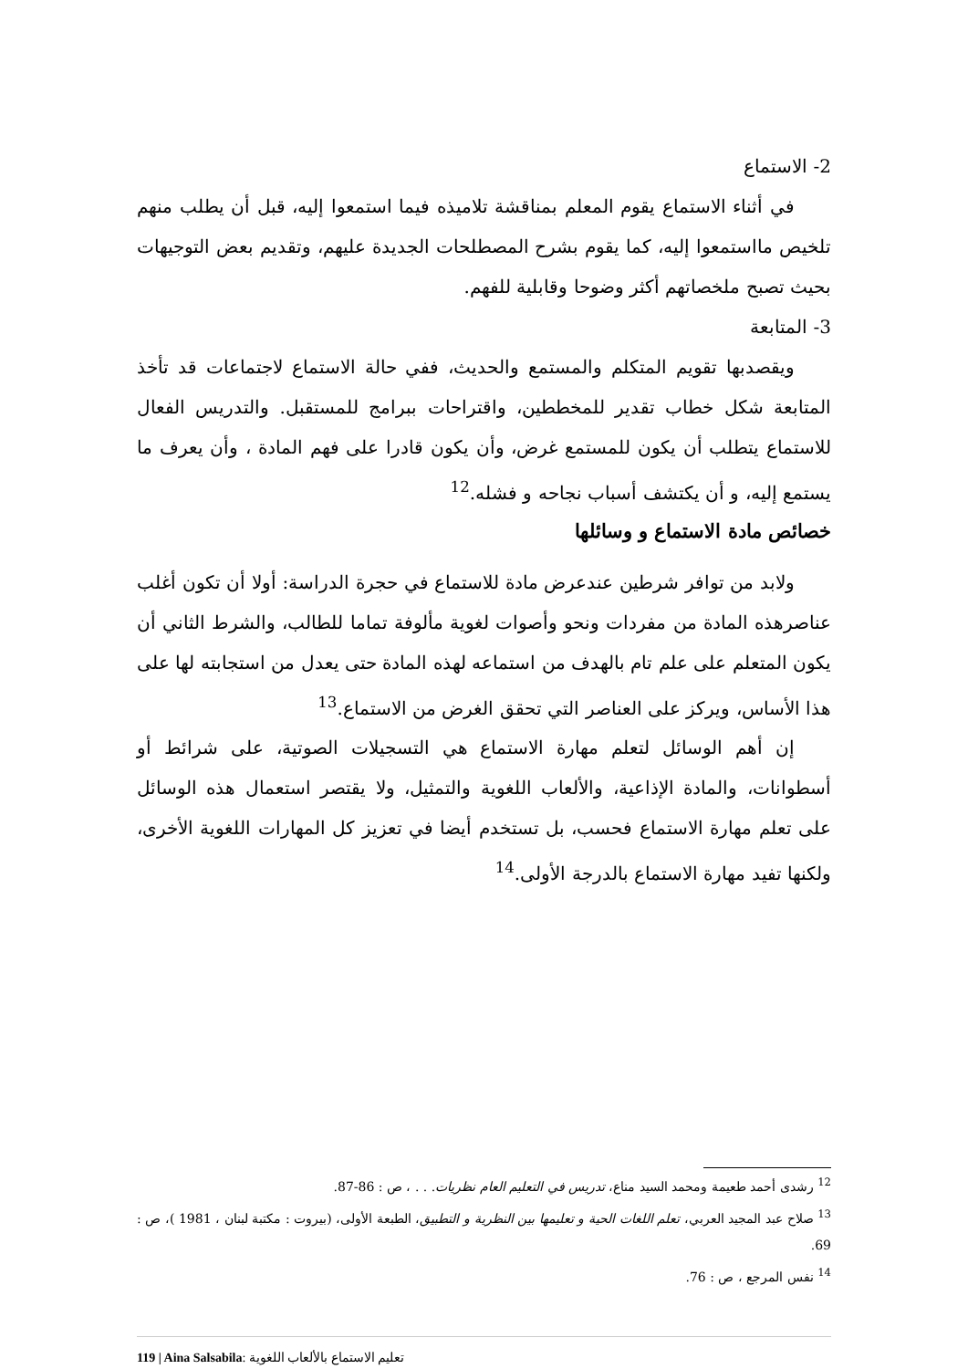2- الاستماع
في أثناء الاستماع يقوم المعلم بمناقشة تلاميذه فيما استمعوا إليه، قبل أن يطلب منهم تلخيص مااستمعوا إليه، كما يقوم بشرح المصطلحات الجديدة عليهم، وتقديم بعض التوجيهات بحيث تصبح ملخصاتهم أكثر وضوحا وقابلية للفهم.
3- المتابعة
ويقصدبها تقويم المتكلم والمستمع والحديث، ففي حالة الاستماع لاجتماعات قد تأخذ المتابعة شكل خطاب تقدير للمخططين، واقتراحات ببرامج للمستقبل. والتدريس الفعال للاستماع يتطلب أن يكون للمستمع غرض، وأن يكون قادرا على فهم المادة ، وأن يعرف ما يستمع إليه، و أن يكتشف أسباب نجاحه و فشله.<sup>12</sup>
خصائص مادة الاستماع و وسائلها
ولابد من توافر شرطين عندعرض مادة للاستماع في حجرة الدراسة: أولا أن تكون أغلب عناصرهذه المادة من مفردات ونحو وأصوات لغوية مألوفة تماما للطالب، والشرط الثاني أن يكون المتعلم على علم تام بالهدف من استماعه لهذه المادة حتى يعدل من استجابته لها على هذا الأساس، ويركز على العناصر التي تحقق الغرض من الاستماع.<sup>13</sup>
إن أهم الوسائل لتعلم مهارة الاستماع هي التسجيلات الصوتية، على شرائط أو أسطوانات، والمادة الإذاعية، والألعاب اللغوية والتمثيل، ولا يقتصر استعمال هذه الوسائل على تعلم مهارة الاستماع فحسب، بل تستخدم أيضا في تعزيز كل المهارات اللغوية الأخرى، ولكنها تفيد مهارة الاستماع بالدرجة الأولى.<sup>14</sup>
<sup>12</sup> رشدى أحمد طعيمة ومحمد السيد مناع، تدريس في التعليم العام نظريات. . . ، ص : 86-87.
<sup>13</sup> صلاح عبد المجيد العربي، تعلم اللغات الحية و تعليمها بين النظرية و التطبيق، الطبعة الأولى، (بيروت : مكتبة لبنان ، 1981 )، ص : 69.
<sup>14</sup> نفس المرجع ، ص : 76.
119 | Aina Salsabila: تعليم الاستماع بالألعاب اللغوية